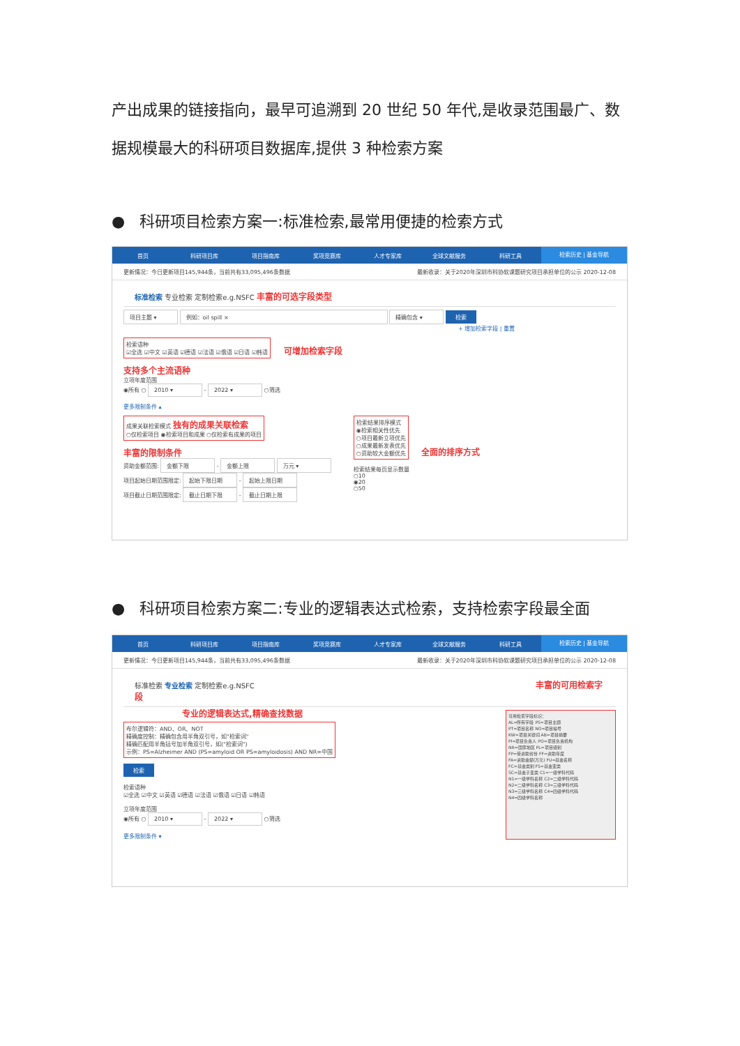产出成果的链接指向，最早可追溯到 20 世纪 50 年代,是收录范围最广、数据规模最大的科研项目数据库,提供 3 种检索方案
● 科研项目检索方案一:标准检索,最常用便捷的检索方式
首页 科研项目库 项目指南库 奖项竞赛库 人才专家库 全球文献服务 科研工具 检索历史 | 基金导航
更新情况：今日更新项目145,944条，当前共有33,095,496条数据 最新收录：关于2020年深圳市科协软课题研究项目承担单位的公示 2020-12-08
标准检索 专业检索 定制检索e.g.NSFC 丰富的可选字段类型
项目主题 ▾ 例如：oil spill × 精确包含 ▾ 检索
+ 增加检索字段 | 重置
检索语种
☑全选 ☑中文 ☑英语 ☑德语 ☑法语 ☑俄语 ☑日语 ☑韩语
可增加检索字段
支持多个主流语种
立项年度范围
◉所有 ○ 2010 ▾ - 2022 ▾ ○筛选
更多限制条件 ▴
成果关联检索模式 独有的成果关联检索
○仅检索项目 ◉检索项目和成果 ○仅检索有成果的项目
丰富的限制条件
资助金额范围: 金额下限 - 金额上限 万元 ▾
项目起始日期范围限定: 起始下限日期 - 起始上限日期
项目截止日期范围限定: 截止日期下限 - 截止日期上限
检索结果排序模式
◉检索相关性优先
○项目最新立项优先
○成果最新发表优先
○资助较大金额优先
全面的排序方式
检索结果每页显示数量
○10
◉20
○50
● 科研项目检索方案二:专业的逻辑表达式检索，支持检索字段最全面
首页 科研项目库 项目指南库 奖项竞赛库 人才专家库 全球文献服务 科研工具 检索历史 | 基金导航
更新情况：今日更新项目145,944条，当前共有33,095,496条数据 最新收录：关于2020年深圳市科协软课题研究项目承担单位的公示 2020-12-08
标准检索 专业检索 定制检索e.g.NSFC 丰富的可用检索字段
专业的逻辑表达式,精确查找数据
布尔逻辑符：AND、OR、NOT
精确度控制：精确包含用半角双引号，如"检索词"
精确匹配用半角括号加半角双引号，如("检索词")
示例：PS=Alzheimer AND (PS=amyloid OR PS=amyloidosis) AND NR=中国
检索
检索语种
☑全选 ☑中文 ☑英语 ☑德语 ☑法语 ☑俄语 ☑日语 ☑韩语
立项年度范围
◉所有 ○ 2010 ▾ - 2022 ▾ ○筛选
更多限制条件 ▾
可用检索字段标识：
AL=所有字段 PS=项目主题
PT=项目名称 NO=项目编号
KW=项目关键词 AB=项目摘要
PI=项目负责人 PO=项目负责机构
NR=国家地区 PL=项目级别
FP=受资助省份 FF=资助年度
FA=资助金额(万元) FU=基金名称
FC=基金类别 FS=基金亚类
SC=基金子亚类 C1=一级学科代码
N1=一级学科名称 C2=二级学科代码
N2=二级学科名称 C3=三级学科代码
N3=三级学科名称 C4=四级学科代码
N4=四级学科名称